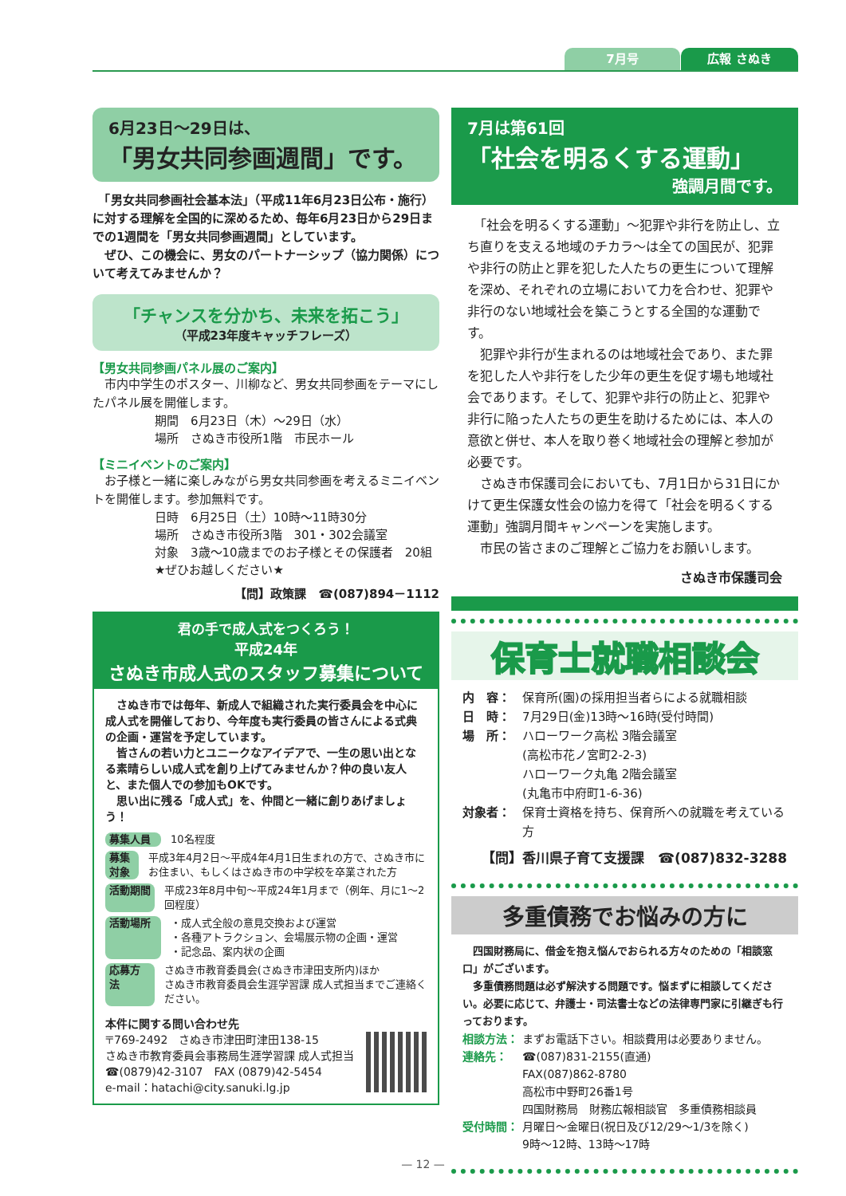7月号 広報 さぬき
6月23日～29日は、
「男女共同参画週間」です。
　「男女共同参画社会基本法」（平成11年6月23日公布・施行）に対する理解を全国的に深めるため、毎年6月23日から29日までの1週間を「男女共同参画週間」としています。
　ぜひ、この機会に、男女のパートナーシップ（協力関係）について考えてみませんか？
「チャンスを分かち、未来を拓こう」
（平成23年度キャッチフレーズ）
【男女共同参画パネル展のご案内】
　市内中学生のポスター、川柳など、男女共同参画をテーマにしたパネル展を開催します。
期間　6月23日（木）～29日（水）
場所　さぬき市役所1階　市民ホール
【ミニイベントのご案内】
　お子様と一緒に楽しみながら男女共同参画を考えるミニイベントを開催します。参加無料です。
日時　6月25日（土）10時～11時30分
場所　さぬき市役所3階　301・302会議室
対象　3歳～10歳までのお子様とその保護者　20組
★ぜひお越しください★
【問】政策課　☎(087)894－1112
君の手で成人式をつくろう！
平成24年
さぬき市成人式のスタッフ募集について
　さぬき市では毎年、新成人で組織された実行委員会を中心に成人式を開催しており、今年度も実行委員の皆さんによる式典の企画・運営を予定しています。
　皆さんの若い力とユニークなアイデアで、一生の思い出となる素晴らしい成人式を創り上げてみませんか？仲の良い友人と、また個人での参加もOKです。
　思い出に残る「成人式」を、仲間と一緒に創りあげましょう！
募集人員 10名程度
募集対象 平成3年4月2日～平成4年4月1日生まれの方で、さぬき市にお住まい、もしくはさぬき市の中学校を卒業された方
活動期間 平成23年8月中旬～平成24年1月まで（例年、月に1～2回程度）
活動場所 ・成人式全般の意見交換および運営
・各種アトラクション、会場展示物の企画・運営
・記念品、案内状の企画
応募方法 さぬき市教育委員会(さぬき市津田支所内)ほか
さぬき市教育委員会生涯学習課 成人式担当までご連絡ください。
本件に関する問い合わせ先
〒769-2492　さぬき市津田町津田138-15
さぬき市教育委員会事務局生涯学習課 成人式担当
☎(0879)42-3107　FAX (0879)42-5454
e-mail：hatachi@city.sanuki.lg.jp
7月は第61回
「社会を明るくする運動」
強調月間です。
　「社会を明るくする運動」～犯罪や非行を防止し、立ち直りを支える地域のチカラ～は全ての国民が、犯罪や非行の防止と罪を犯した人たちの更生について理解を深め、それぞれの立場において力を合わせ、犯罪や非行のない地域社会を築こうとする全国的な運動です。
　犯罪や非行が生まれるのは地域社会であり、また罪を犯した人や非行をした少年の更生を促す場も地域社会であります。そして、犯罪や非行の防止と、犯罪や非行に陥った人たちの更生を助けるためには、本人の意欲と併せ、本人を取り巻く地域社会の理解と参加が必要です。
　さぬき市保護司会においても、7月1日から31日にかけて更生保護女性会の協力を得て「社会を明るくする運動」強調月間キャンペーンを実施します。
　市民の皆さまのご理解とご協力をお願いします。
さぬき市保護司会
保育士就職相談会
内　容： 保育所(園)の採用担当者らによる就職相談
日　時： 7月29日(金)13時～16時(受付時間)
場　所： ハローワーク高松 3階会議室
(高松市花ノ宮町2-2-3)
ハローワーク丸亀 2階会議室
(丸亀市中府町1-6-36)
対象者： 保育士資格を持ち、保育所への就職を考えている方
【問】香川県子育て支援課　☎(087)832-3288
多重債務でお悩みの方に
　四国財務局に、借金を抱え悩んでおられる方々のための「相談窓口」がございます。
　多重債務問題は必ず解決する問題です。悩まずに相談してください。必要に応じて、弁護士・司法書士などの法律専門家に引継ぎも行っております。
相談方法： まずお電話下さい。相談費用は必要ありません。
連絡先： ☎(087)831-2155(直通)
FAX(087)862-8780
高松市中野町26番1号
四国財務局　財務広報相談官　多重債務相談員
受付時間： 月曜日～金曜日(祝日及び12/29～1/3を除く)
9時～12時、13時～17時
— 12 —